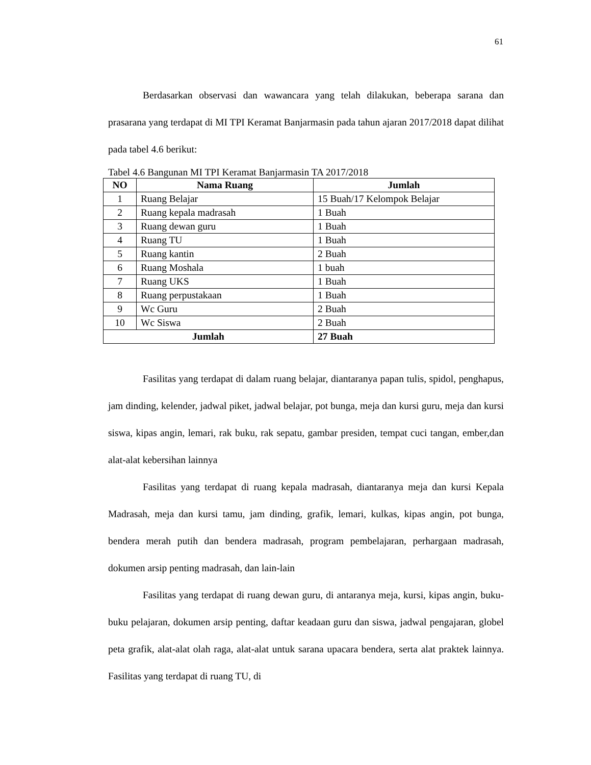61
Berdasarkan observasi dan wawancara yang telah dilakukan, beberapa sarana dan prasarana yang terdapat di MI TPI Keramat Banjarmasin pada tahun ajaran 2017/2018 dapat dilihat pada tabel 4.6 berikut:
Tabel 4.6 Bangunan MI TPI Keramat Banjarmasin TA 2017/2018
| NO | Nama Ruang | Jumlah |
| --- | --- | --- |
| 1 | Ruang Belajar | 15 Buah/17 Kelompok Belajar |
| 2 | Ruang kepala madrasah | 1 Buah |
| 3 | Ruang dewan guru | 1 Buah |
| 4 | Ruang TU | 1 Buah |
| 5 | Ruang kantin | 2 Buah |
| 6 | Ruang Moshala | 1 buah |
| 7 | Ruang UKS | 1 Buah |
| 8 | Ruang perpustakaan | 1 Buah |
| 9 | Wc Guru | 2 Buah |
| 10 | Wc Siswa | 2 Buah |
| Jumlah | | 27 Buah |
Fasilitas yang terdapat di dalam ruang belajar, diantaranya papan tulis, spidol, penghapus, jam dinding, kelender, jadwal piket, jadwal belajar, pot bunga, meja dan kursi guru, meja dan kursi siswa, kipas angin, lemari, rak buku, rak sepatu, gambar presiden, tempat cuci tangan, ember,dan alat-alat kebersihan lainnya
Fasilitas yang terdapat di ruang kepala madrasah, diantaranya meja dan kursi Kepala Madrasah, meja dan kursi tamu, jam dinding, grafik, lemari, kulkas, kipas angin, pot bunga, bendera merah putih dan bendera madrasah, program pembelajaran, perhargaan madrasah, dokumen arsip penting madrasah, dan lain-lain
Fasilitas yang terdapat di ruang dewan guru, di antaranya meja, kursi, kipas angin, buku-buku pelajaran, dokumen arsip penting, daftar keadaan guru dan siswa, jadwal pengajaran, globel peta grafik, alat-alat olah raga, alat-alat untuk sarana upacara bendera, serta alat praktek lainnya. Fasilitas yang terdapat di ruang TU, di